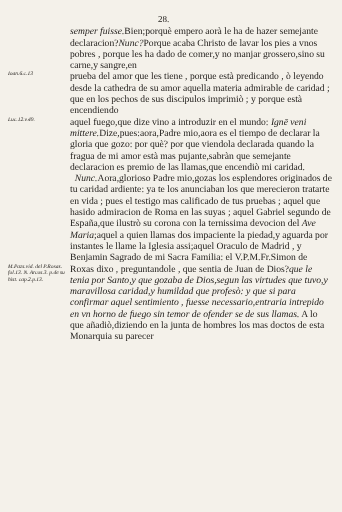28.
semper fuisse. Bien;porquè empero aorà le ha de hazer semejante declaracion?Nunc?Porque acaba Christo de lavar los pies a vnos pobres , porque les ha dado de comer,y no manjar grossero,sino su carne,y sangre,en
Ioan.6.c.13
prueba del amor que les tiene , porque està predicando , ò leyendo desde la cathedra de su amor aquella materia admirable de caridad ; que en los pechos de sus discipulos imprimiò ; y porque està encendiendo
Luc.12.v.49.
aquel fuego,que dize vino a introduzir en el mundo: Ignē veni mittere. Dize,pues:aora,Padre mio,aora es el tiempo de declarar la gloria que gozo: por què? por que viendola declarada quando la fragua de mi amor està mas pujante,sabràn que semejante declaracion es premio de las llamas,que encendiò mi caridad.
Nunc. Aora,glorioso Padre mio,gozas los esplendores originados de tu caridad ardiente: ya te los anunciaban los que merecieron tratarte en vida ; pues el testigo mas calificado de tus pruebas ; aquel que hasido admiracion de Roma en las suyas ; aquel Gabriel segundo de España,que ilustrò su corona con la ternissima devocion del Ave Maria;aquel a quien llamas dos impaciente la piedad,y aguarda por instantes le llame la Iglesia assi;aquel Oraculo de Madrid , y Benjamin Sagrado de mi Sacra Familia: el V.P.M.Fr.Simon de
M.Pazs.vid. del P.Roxas. fol.13. N. Arcos.3. p.de su hist. cap.2.p.13.
Roxas dixo , preguntandole , que sentia de Juan de Dios?que le tenia por Santo,y que gozaba de Dios,segun las virtudes que tuvo,y maravillosa caridad,y humildad que profesò: y que si para confirmar aquel sentimiento , fuesse necessario,entraria intrepido en vn horno de fuego sin temor de ofender se de sus llamas. A lo que añadiò,diziendo en la junta de hombres los mas doctos de esta Monarquia su parecer